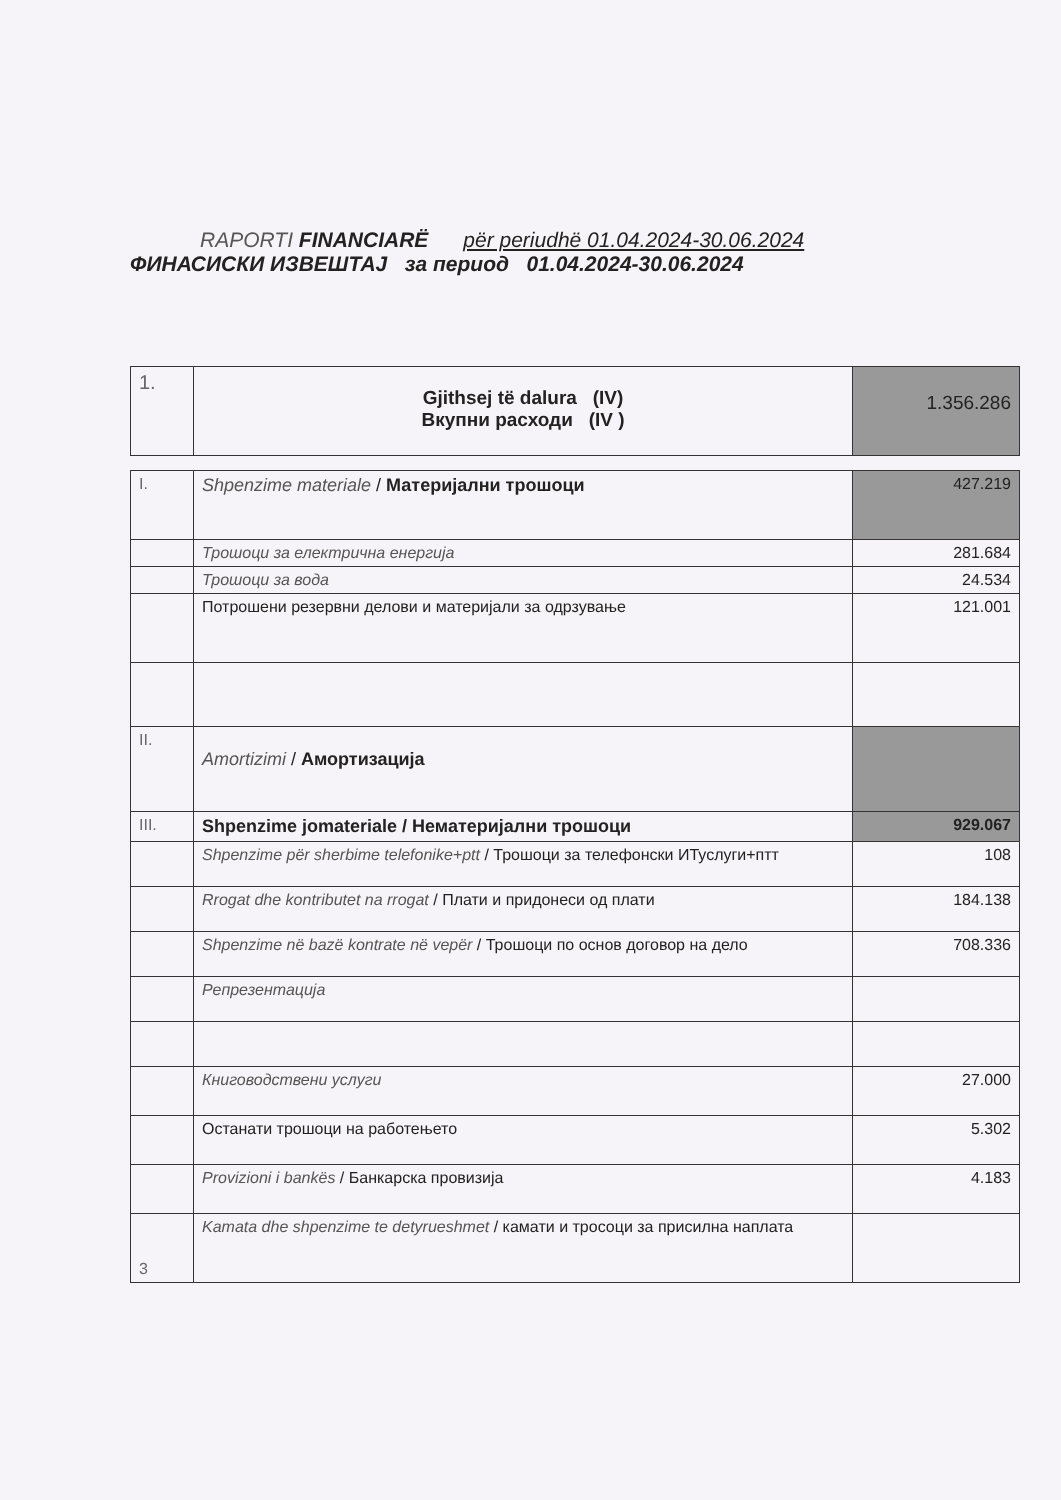RAPORTI FINANCIARË për periudhë 01.04.2024-30.06.2024
ФИНАСИСКИ ИЗВЕШТАЈ за период 01.04.2024-30.06.2024
| 1. | Gjithsej të dalura (IV) Вкупни расходи (IV ) | 1.356.286 |
| I. | Shpenzime materiale / Материјални трошоци | 427.219 |
| | Трошоци за електрична енергија | 281.684 |
| | Трошоци за вода | 24.534 |
| | Потрошени резервни делови и материјали за одрзување | 121.001 |
| II. | Amortizimi / Амортизација | |
| III. | Shpenzime jomateriale / Нематеријални трошоци | 929.067 |
| | Shpenzime për sherbime telefonike+ptt / Трошоци за телефонски ИТуслуги+птт | 108 |
| | Rrogat dhe kontributet na rrogat / Плати и придонеси од плати | 184.138 |
| | Shpenzime në bazë kontrate në vepër / Трошоци по основ договор на дело | 708.336 |
| | Репрезентација | |
| | Книговодствени услуги | 27.000 |
| | Останати трошоци на работењето | 5.302 |
| | Provizioni i bankës / Банкарска провизија | 4.183 |
| 3 | Kamata dhe shpenzime te detyrueshmet / камати и тросоци за присилна наплата | |